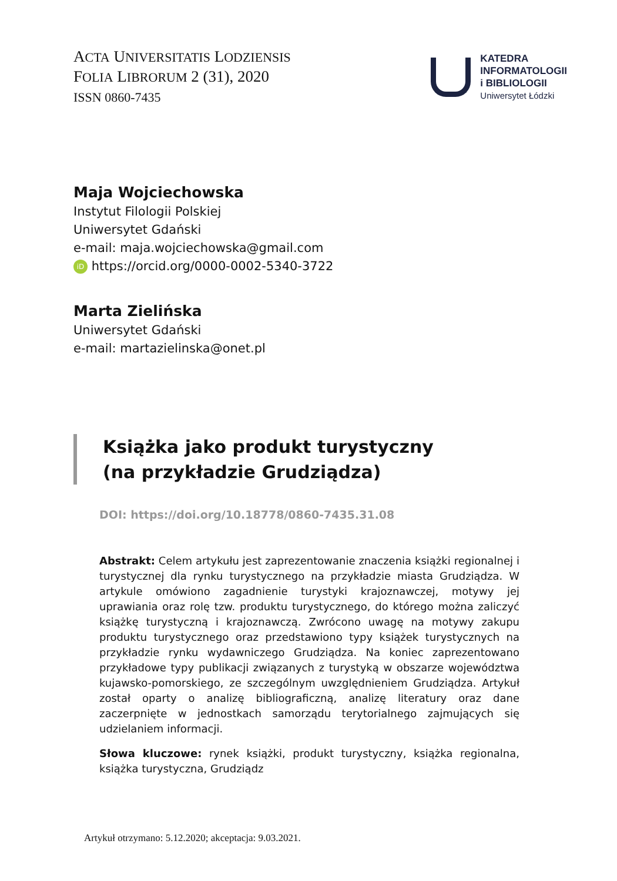ACTA UNIVERSITATIS LODZIENSIS
FOLIA LIBRORUM 2 (31), 2020
ISSN 0860-7435
KATEDRA
INFORMATOLOGII
i BIBLIOLOGII
Uniwersytet Łódzki
Maja Wojciechowska
Instytut Filologii Polskiej
Uniwersytet Gdański
e-mail: maja.wojciechowska@gmail.com
iD https://orcid.org/0000-0002-5340-3722
Marta Zielińska
Uniwersytet Gdański
e-mail: martazielinska@onet.pl
Książka jako produkt turystyczny
(na przykładzie Grudziądza)
DOI: https://doi.org/10.18778/0860-7435.31.08
Abstrakt: Celem artykułu jest zaprezentowanie znaczenia książki regionalnej i turystycznej dla rynku turystycznego na przykładzie miasta Grudziądza. W artykule omówiono zagadnienie turystyki krajoznawczej, motywy jej uprawiania oraz rolę tzw. produktu turystycznego, do którego można zaliczyć książkę turystyczną i krajoznawczą. Zwrócono uwagę na motywy zakupu produktu turystycznego oraz przedstawiono typy książek turystycznych na przykładzie rynku wydawniczego Grudziądza. Na koniec zaprezentowano przykładowe typy publikacji związanych z turystyką w obszarze województwa kujawsko-pomorskiego, ze szczególnym uwzględnieniem Grudziądza. Artykuł został oparty o analizę bibliograficzną, analizę literatury oraz dane zaczerpnięte w jednostkach samorządu terytorialnego zajmujących się udzielaniem informacji.
Słowa kluczowe: rynek książki, produkt turystyczny, książka regionalna, książka turystyczna, Grudziądz
Artykuł otrzymano: 5.12.2020; akceptacja: 9.03.2021.